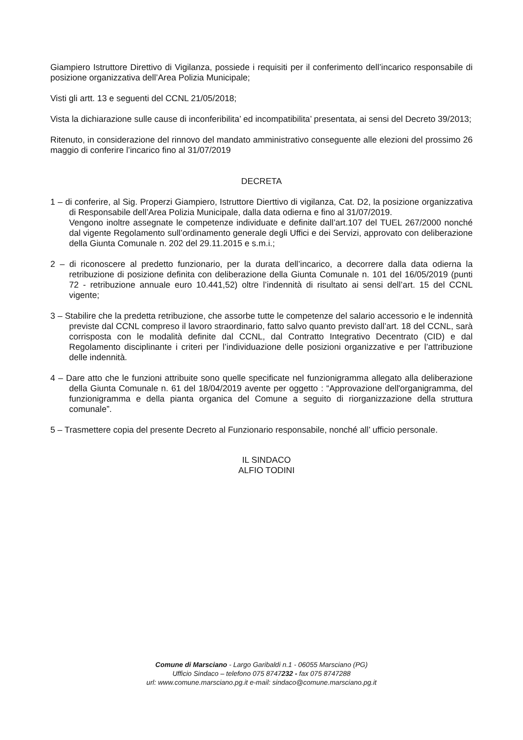Giampiero Istruttore Direttivo di Vigilanza, possiede i requisiti per il conferimento dell’incarico responsabile di posizione organizzativa dell’Area Polizia Municipale;
Visti gli artt. 13 e seguenti del CCNL 21/05/2018;
Vista la dichiarazione sulle cause di inconferibilita’ ed incompatibilita’ presentata, ai sensi del Decreto 39/2013;
Ritenuto, in considerazione del rinnovo del mandato amministrativo conseguente alle elezioni del prossimo 26 maggio di conferire l’incarico fino al 31/07/2019
DECRETA
1 – di conferire, al Sig. Properzi Giampiero, Istruttore Dierttivo di vigilanza, Cat. D2, la posizione organizzativa di Responsabile dell’Area Polizia Municipale, dalla data odierna e fino al 31/07/2019.
Vengono inoltre assegnate le competenze individuate e definite dall’art.107 del TUEL 267/2000 nonché dal vigente Regolamento sull’ordinamento generale degli Uffici e dei Servizi, approvato con deliberazione della Giunta Comunale n. 202 del 29.11.2015 e s.m.i.;
2 – di riconoscere al predetto funzionario, per la durata dell’incarico, a decorrere dalla data odierna la retribuzione di posizione definita con deliberazione della Giunta Comunale n. 101 del 16/05/2019 (punti 72 - retribuzione annuale euro 10.441,52) oltre l’indennità di risultato ai sensi dell’art. 15 del CCNL vigente;
3 – Stabilire che la predetta retribuzione, che assorbe tutte le competenze del salario accessorio e le indennità previste dal CCNL compreso il lavoro straordinario, fatto salvo quanto previsto dall’art. 18 del CCNL, sarà corrisposta con le modalità definite dal CCNL, dal Contratto Integrativo Decentrato (CID) e dal Regolamento disciplinante i criteri per l’individuazione delle posizioni organizzative e per l’attribuzione delle indennità.
4 – Dare atto che le funzioni attribuite sono quelle specificate nel funzionigramma allegato alla deliberazione della Giunta Comunale n. 61 del 18/04/2019 avente per oggetto : “Approvazione dell'organigramma, del funzionigramma e della pianta organica del Comune a seguito di riorganizzazione della struttura comunale”.
5 – Trasmettere copia del presente Decreto al Funzionario responsabile, nonché all’ ufficio personale.
IL SINDACO
ALFIO TODINI
Comune di Marsciano - Largo Garibaldi n.1 - 06055 Marsciano (PG)
Ufficio Sindaco – telefono 075 8747232 - fax 075 8747288
url: www.comune.marsciano.pg.it e-mail: sindaco@comune.marsciano.pg.it